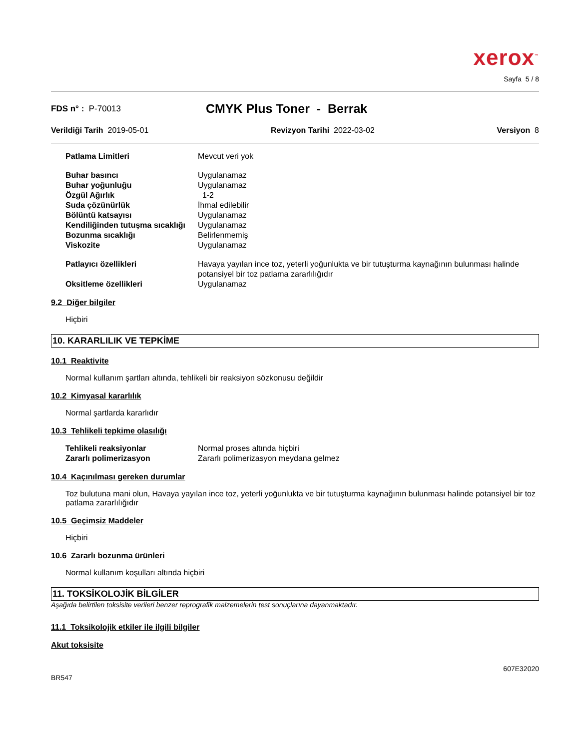xerox<sup>™</sup>
Sayfa 5 / 8
FDS n° : P-70013
CMYK Plus Toner - Berrak
Verildiği Tarih 2019-05-01 Revizyon Tarihi 2022-03-02 Versiyon 8
| Patlama Limitleri | Mevcut veri yok |
| Buhar basıncı | Uygulanamaz |
| Buhar yoğunluğu | Uygulanamaz |
| Özgül Ağırlık | 1-2 |
| Suda çözünürlük | İhmal edilebilir |
| Bölüntü katsayısı | Uygulanamaz |
| Kendiliğinden tutuşma sıcaklığı | Uygulanamaz |
| Bozunma sıcaklığı | Belirlenmemiş |
| Viskozite | Uygulanamaz |
| Patlayıcı özellikleri | Havaya yayılan ince toz, yeterli yoğunlukta ve bir tutuşturma kaynağının bulunması halinde potansiyel bir toz patlama zararlılığıdır |
| Oksitleme özellikleri | Uygulanamaz |
9.2 Diğer bilgiler
Hiçbiri
10. KARARLILIK VE TEPKİME
10.1 Reaktivite
Normal kullanım şartları altında, tehlikeli bir reaksiyon sözkonusu değildir
10.2 Kimyasal kararlılık
Normal şartlarda kararlıdır
10.3 Tehlikeli tepkime olasılığı
| Tehlikeli reaksiyonlar | Normal proses altında hiçbiri |
| Zararlı polimerizasyon | Zararlı polimerizasyon meydana gelmez |
10.4 Kaçınılması gereken durumlar
Toz bulutuna mani olun, Havaya yayılan ince toz, yeterli yoğunlukta ve bir tutuşturma kaynağının bulunması halinde potansiyel bir toz patlama zararlılığıdır
10.5 Geçimsiz Maddeler
Hiçbiri
10.6 Zararlı bozunma ürünleri
Normal kullanım koşulları altında hiçbiri
11. TOKSİKOLOJİK BİLGİLER
Aşağıda belirtilen toksisite verileri benzer reprografik malzemelerin test sonuçlarına dayanmaktadır.
11.1 Toksikolojik etkiler ile ilgili bilgiler
Akut toksisite
BR547 607E32020